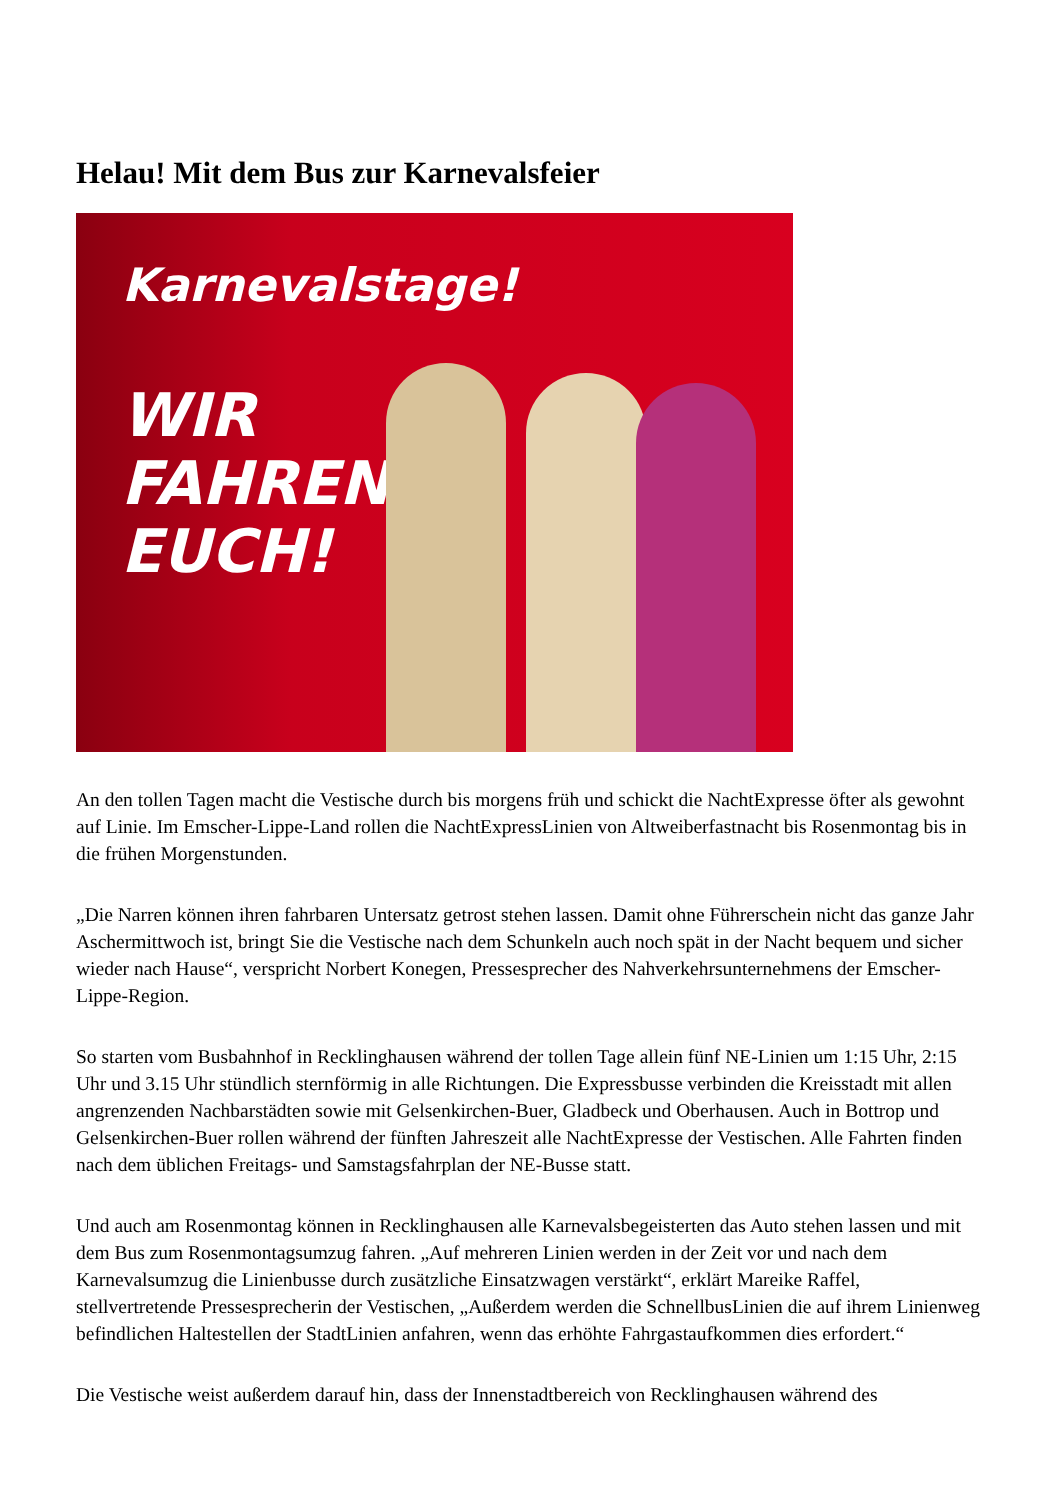Helau! Mit dem Bus zur Karnevalsfeier
Karnevalstage!
WIR
FAHREN
EUCH!
An den tollen Tagen macht die Vestische durch bis morgens früh und schickt die NachtExpresse öfter als gewohnt auf Linie. Im Emscher-Lippe-Land rollen die NachtExpressLinien von Altweiberfastnacht bis Rosenmontag bis in die frühen Morgenstunden.
„Die Narren können ihren fahrbaren Untersatz getrost stehen lassen. Damit ohne Führerschein nicht das ganze Jahr Aschermittwoch ist, bringt Sie die Vestische nach dem Schunkeln auch noch spät in der Nacht bequem und sicher wieder nach Hause“, verspricht Norbert Konegen, Pressesprecher des Nahverkehrsunternehmens der Emscher-Lippe-Region.
So starten vom Busbahnhof in Recklinghausen während der tollen Tage allein fünf NE-Linien um 1:15 Uhr, 2:15 Uhr und 3.15 Uhr stündlich sternförmig in alle Richtungen. Die Expressbusse verbinden die Kreisstadt mit allen angrenzenden Nachbarstädten sowie mit Gelsenkirchen-Buer, Gladbeck und Oberhausen. Auch in Bottrop und Gelsenkirchen-Buer rollen während der fünften Jahreszeit alle NachtExpresse der Vestischen. Alle Fahrten finden nach dem üblichen Freitags- und Samstagsfahrplan der NE-Busse statt.
Und auch am Rosenmontag können in Recklinghausen alle Karnevalsbegeisterten das Auto stehen lassen und mit dem Bus zum Rosenmontagsumzug fahren. „Auf mehreren Linien werden in der Zeit vor und nach dem Karnevalsumzug die Linienbusse durch zusätzliche Einsatzwagen verstärkt“, erklärt Mareike Raffel, stellvertretende Pressesprecherin der Vestischen, „Außerdem werden die SchnellbusLinien die auf ihrem Linienweg befindlichen Haltestellen der StadtLinien anfahren, wenn das erhöhte Fahrgastaufkommen dies erfordert.“
Die Vestische weist außerdem darauf hin, dass der Innenstadtbereich von Recklinghausen während des